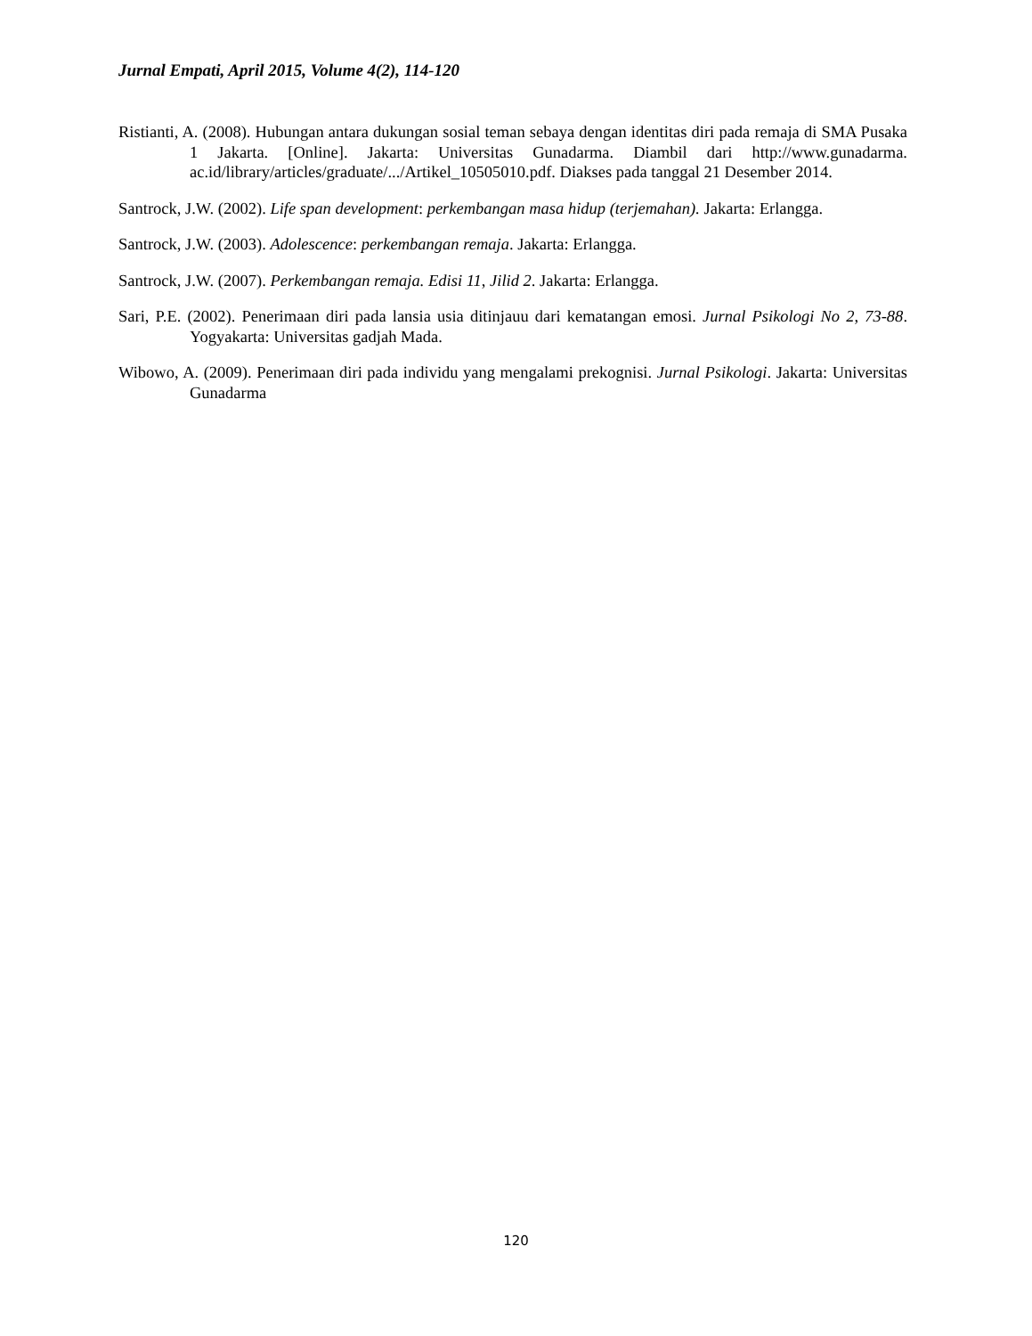Jurnal Empati, April 2015, Volume 4(2), 114-120
Ristianti, A. (2008). Hubungan antara dukungan sosial teman sebaya dengan identitas diri pada remaja di SMA Pusaka 1 Jakarta. [Online]. Jakarta: Universitas Gunadarma. Diambil dari http://www.gunadarma. ac.id/library/articles/graduate/.../Artikel_10505010.pdf. Diakses pada tanggal 21 Desember 2014.
Santrock, J.W. (2002). Life span development: perkembangan masa hidup (terjemahan). Jakarta: Erlangga.
Santrock, J.W. (2003). Adolescence: perkembangan remaja. Jakarta: Erlangga.
Santrock, J.W. (2007). Perkembangan remaja. Edisi 11, Jilid 2. Jakarta: Erlangga.
Sari, P.E. (2002). Penerimaan diri pada lansia usia ditinjauu dari kematangan emosi. Jurnal Psikologi No 2, 73-88. Yogyakarta: Universitas gadjah Mada.
Wibowo, A. (2009). Penerimaan diri pada individu yang mengalami prekognisi. Jurnal Psikologi. Jakarta: Universitas Gunadarma
120